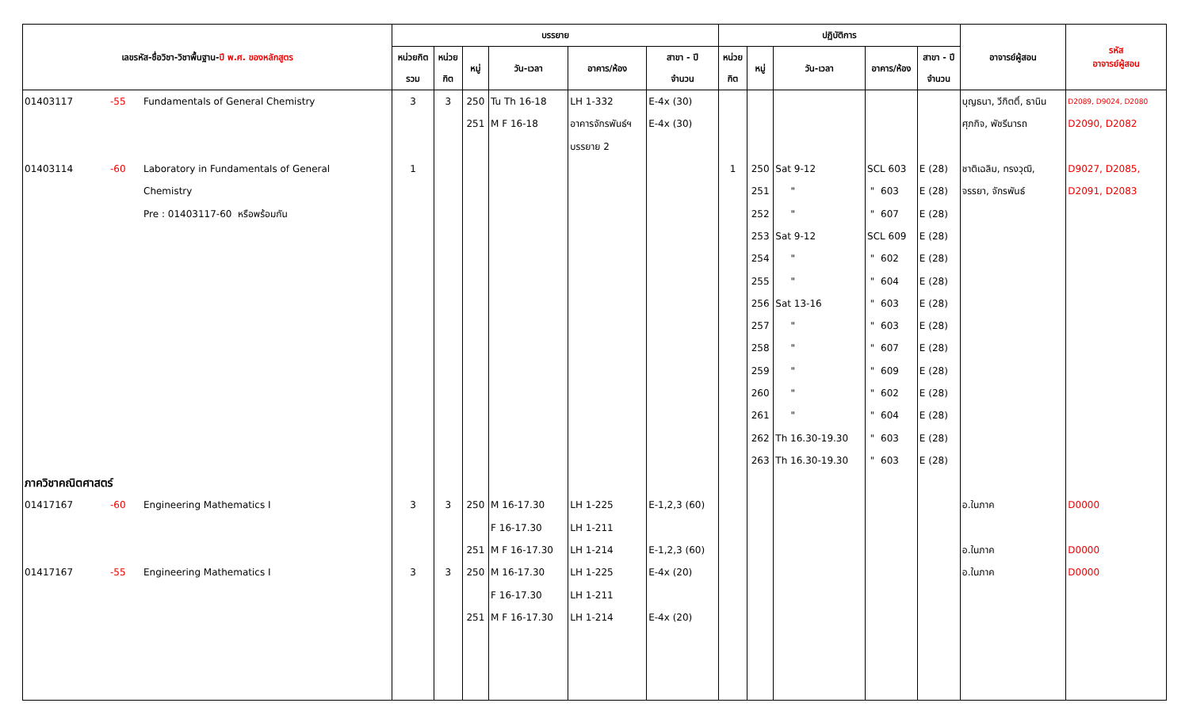| เลขรหัส-ชื่อวิชา-วิชาพื้นฐาน- ปี พ.ศ. ของหลักสูตร | บรรยาย | | | | | | ปฏิบัติการ | | | | | อาจารย์ผู้สอน | รหัส อาจารย์ผู้สอน |
| --- | --- | --- | --- | --- | --- | --- | --- | --- | --- | --- | --- | --- | --- |
| | หน่วยกิต | หน่วย | หมู่ | วัน-เวลา | อาคาร/ห้อง | สาขา - ปี | หน่วย | หมู่ | วัน-เวลา | อาคาร/ห้อง | สาขา - ปี | | |
| | รวม | กิต | | | | จำนวน | กิต | | | | จำนวน | | |
| 01403117 -55 Fundamentals of General Chemistry | 3 | 3 | 250 | Tu Th 16-18 | LH 1-332 | E-4x (30) | | | | | | บุญธนา, วีกิตติ์, ธานิน | D2089, D9024, D2080 |
| | | | 251 | M F 16-18 | อาคารจักรพันธ์ฯ | E-4x (30) | | | | | | ศุภกิจ, พัชรีนารถ | D2090, D2082 |
| | | | | | บรรยาย 2 | | | | | | | | |
| 01403114 -60 Laboratory in Fundamentals of General | 1 | | | | | | 1 | 250 | Sat 9-12 | SCL 603 | E (28) | ชาติเฉลิม, ทรงวุฒิ, | D9027, D2085, |
| Chemistry | | | | | | | | 251 | " | " 603 | E (28) | จรรยา, จักรพันธ์ | D2091, D2083 |
| Pre : 01403117-60 หรือพร้อมกัน | | | | | | | | 252 | " | " 607 | E (28) | | |
| | | | | | | | | 253 | Sat 9-12 | SCL 609 | E (28) | | |
| | | | | | | | | 254 | " | " 602 | E (28) | | |
| | | | | | | | | 255 | " | " 604 | E (28) | | |
| | | | | | | | | 256 | Sat 13-16 | " 603 | E (28) | | |
| | | | | | | | | 257 | " | " 603 | E (28) | | |
| | | | | | | | | 258 | " | " 607 | E (28) | | |
| | | | | | | | | 259 | " | " 609 | E (28) | | |
| | | | | | | | | 260 | " | " 602 | E (28) | | |
| | | | | | | | | 261 | " | " 604 | E (28) | | |
| | | | | | | | | 262 | Th 16.30-19.30 | " 603 | E (28) | | |
| | | | | | | | | 263 | Th 16.30-19.30 | " 603 | E (28) | | |
| ภาควิชาคณิตศาสตร์ | | | | | | | | | | | | | |
| 01417167 -60 Engineering Mathematics I | 3 | 3 | 250 | M 16-17.30 | LH 1-225 | E-1,2,3 (60) | | | | | | อ.ในภาค | D0000 |
| | | | | F 16-17.30 | LH 1-211 | | | | | | | | |
| | | | 251 | M F 16-17.30 | LH 1-214 | E-1,2,3 (60) | | | | | | อ.ในภาค | D0000 |
| 01417167 -55 Engineering Mathematics I | 3 | 3 | 250 | M 16-17.30 | LH 1-225 | E-4x (20) | | | | | | อ.ในภาค | D0000 |
| | | | | F 16-17.30 | LH 1-211 | | | | | | | | |
| | | | 251 | M F 16-17.30 | LH 1-214 | E-4x (20) | | | | | | | |